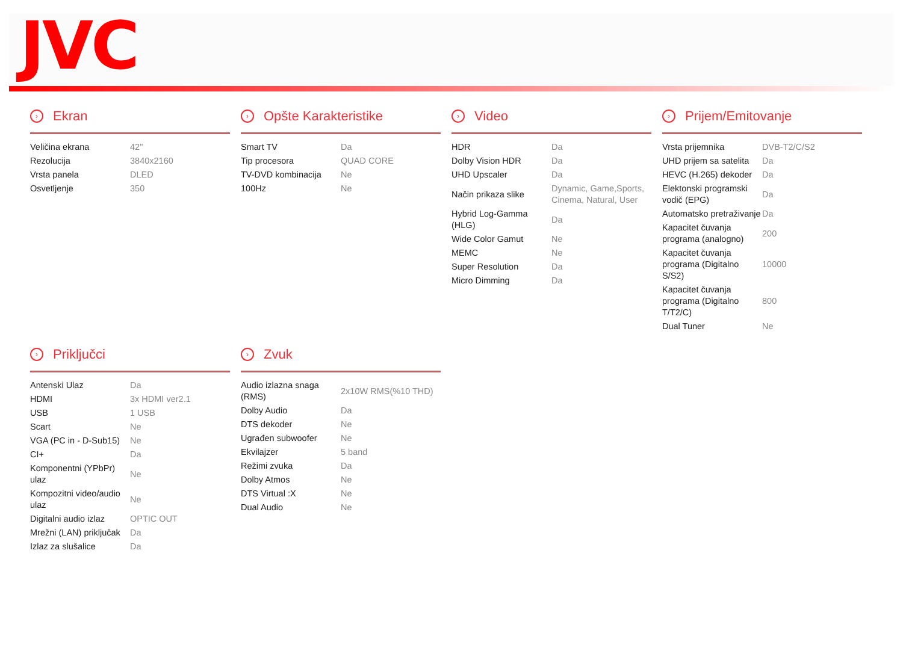JVC
› Ekran
| Veličina ekrana | 42" |
| Rezolucija | 3840x2160 |
| Vrsta panela | DLED |
| Osvetljenje | 350 |
› Opšte Karakteristike
| Smart TV | Da |
| Tip procesora | QUAD CORE |
| TV-DVD kombinacija | Ne |
| 100Hz | Ne |
› Video
| HDR | Da |
| Dolby Vision HDR | Da |
| UHD Upscaler | Da |
| Način prikaza slike | Dynamic, Game,Sports, Cinema, Natural, User |
| Hybrid Log-Gamma (HLG) | Da |
| Wide Color Gamut | Ne |
| MEMC | Ne |
| Super Resolution | Da |
| Micro Dimming | Da |
› Prijem/Emitovanje
| Vrsta prijemnika | DVB-T2/C/S2 |
| UHD prijem sa satelita | Da |
| HEVC (H.265) dekoder | Da |
| Elektonski programski vodič (EPG) | Da |
| Automatsko pretraživanje | Da |
| Kapacitet čuvanja programa (analogno) | 200 |
| Kapacitet čuvanja programa (Digitalno S/S2) | 10000 |
| Kapacitet čuvanja programa (Digitalno T/T2/C) | 800 |
| Dual Tuner | Ne |
› Priključci
| Antenski Ulaz | Da |
| HDMI | 3x HDMI ver2.1 |
| USB | 1 USB |
| Scart | Ne |
| VGA (PC in - D-Sub15) | Ne |
| CI+ | Da |
| Komponentni (YPbPr) ulaz | Ne |
| Kompozitni video/audio ulaz | Ne |
| Digitalni audio izlaz | OPTIC OUT |
| Mrežni (LAN) priključak | Da |
| Izlaz za slušalice | Da |
› Zvuk
| Audio izlazna snaga (RMS) | 2x10W RMS(%10 THD) |
| Dolby Audio | Da |
| DTS dekoder | Ne |
| Ugrađen subwoofer | Ne |
| Ekvilajzer | 5 band |
| Režimi zvuka | Da |
| Dolby Atmos | Ne |
| DTS Virtual :X | Ne |
| Dual Audio | Ne |